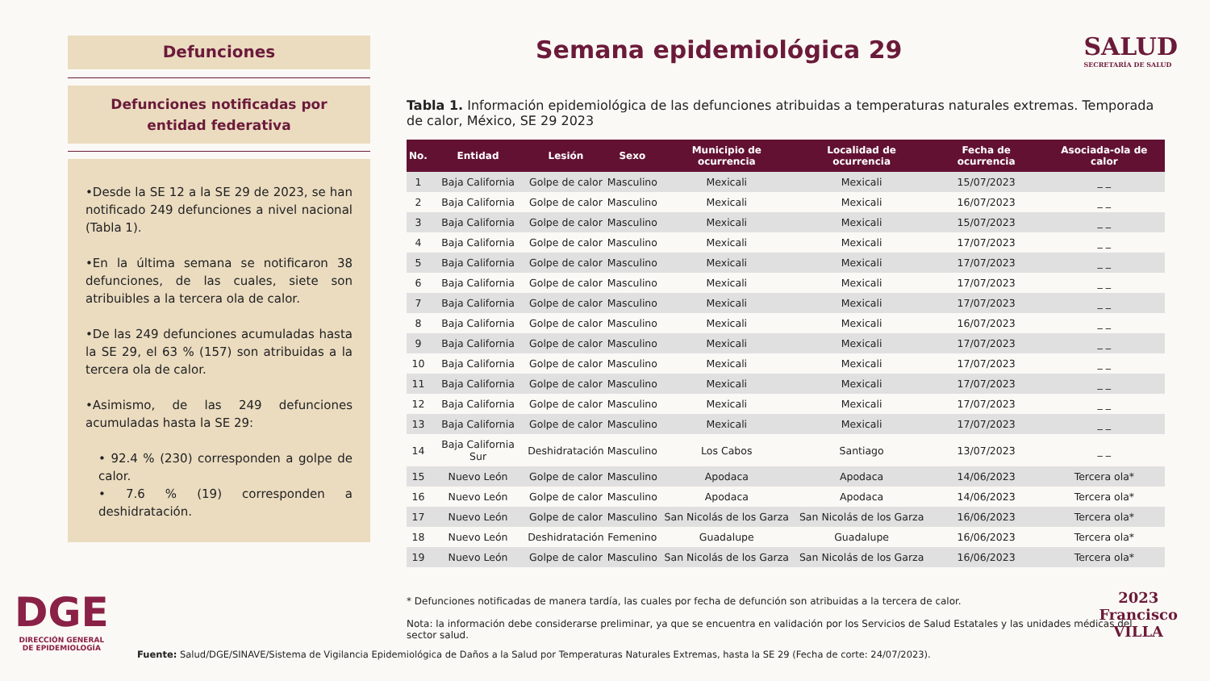SALUD
SECRETARÍA DE SALUD
Defunciones
Defunciones notificadas por entidad federativa
•Desde la SE 12 a la SE 29 de 2023, se han notificado 249 defunciones a nivel nacional (Tabla 1).
•En la última semana se notificaron 38 defunciones, de las cuales, siete son atribuibles a la tercera ola de calor.
•De las 249 defunciones acumuladas hasta la SE 29, el 63 % (157) son atribuidas a la tercera ola de calor.
•Asimismo, de las 249 defunciones acumuladas hasta la SE 29:
• 92.4 % (230) corresponden a golpe de calor.
• 7.6 % (19) corresponden a deshidratación.
Semana epidemiológica 29
Tabla 1. Información epidemiológica de las defunciones atribuidas a temperaturas naturales extremas. Temporada de calor, México, SE 29 2023
| No. | Entidad | Lesión | Sexo | Municipio de ocurrencia | Localidad de ocurrencia | Fecha de ocurrencia | Asociada-ola de calor |
| --- | --- | --- | --- | --- | --- | --- | --- |
| 1 | Baja California | Golpe de calor | Masculino | Mexicali | Mexicali | 15/07/2023 | _ _ |
| 2 | Baja California | Golpe de calor | Masculino | Mexicali | Mexicali | 16/07/2023 | _ _ |
| 3 | Baja California | Golpe de calor | Masculino | Mexicali | Mexicali | 15/07/2023 | _ _ |
| 4 | Baja California | Golpe de calor | Masculino | Mexicali | Mexicali | 17/07/2023 | _ _ |
| 5 | Baja California | Golpe de calor | Masculino | Mexicali | Mexicali | 17/07/2023 | _ _ |
| 6 | Baja California | Golpe de calor | Masculino | Mexicali | Mexicali | 17/07/2023 | _ _ |
| 7 | Baja California | Golpe de calor | Masculino | Mexicali | Mexicali | 17/07/2023 | _ _ |
| 8 | Baja California | Golpe de calor | Masculino | Mexicali | Mexicali | 16/07/2023 | _ _ |
| 9 | Baja California | Golpe de calor | Masculino | Mexicali | Mexicali | 17/07/2023 | _ _ |
| 10 | Baja California | Golpe de calor | Masculino | Mexicali | Mexicali | 17/07/2023 | _ _ |
| 11 | Baja California | Golpe de calor | Masculino | Mexicali | Mexicali | 17/07/2023 | _ _ |
| 12 | Baja California | Golpe de calor | Masculino | Mexicali | Mexicali | 17/07/2023 | _ _ |
| 13 | Baja California | Golpe de calor | Masculino | Mexicali | Mexicali | 17/07/2023 | _ _ |
| 14 | Baja California Sur | Deshidratación | Masculino | Los Cabos | Santiago | 13/07/2023 | _ _ |
| 15 | Nuevo León | Golpe de calor | Masculino | Apodaca | Apodaca | 14/06/2023 | Tercera ola* |
| 16 | Nuevo León | Golpe de calor | Masculino | Apodaca | Apodaca | 14/06/2023 | Tercera ola* |
| 17 | Nuevo León | Golpe de calor | Masculino | San Nicolás de los Garza | San Nicolás de los Garza | 16/06/2023 | Tercera ola* |
| 18 | Nuevo León | Deshidratación | Femenino | Guadalupe | Guadalupe | 16/06/2023 | Tercera ola* |
| 19 | Nuevo León | Golpe de calor | Masculino | San Nicolás de los Garza | San Nicolás de los Garza | 16/06/2023 | Tercera ola* |
* Defunciones notificadas de manera tardía, las cuales por fecha de defunción son atribuidas a la tercera de calor.
Nota: la información debe considerarse preliminar, ya que se encuentra en validación por los Servicios de Salud Estatales y las unidades médicas del sector salud.
Fuente: Salud/DGE/SINAVE/Sistema de Vigilancia Epidemiológica de Daños a la Salud por Temperaturas Naturales Extremas, hasta la SE 29 (Fecha de corte: 24/07/2023).
DGE
DIRECCIÓN GENERAL
DE EPIDEMIOLOGÍA
2023
Francisco
VILLA